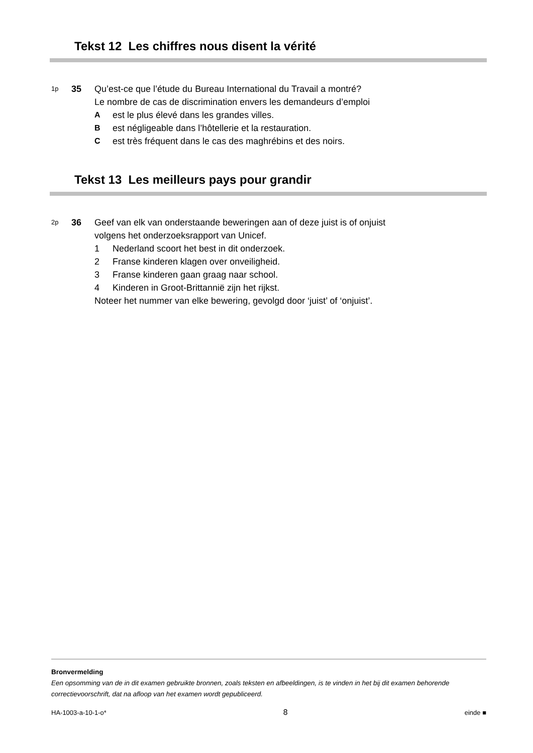Tekst 12 Les chiffres nous disent la vérité
1p
35 Qu’est-ce que l’étude du Bureau International du Travail a montré?
Le nombre de cas de discrimination envers les demandeurs d’emploi
Aest le plus élevé dans les grandes villes.
Best négligeable dans l’hôtellerie et la restauration.
Cest très fréquent dans le cas des maghrébins et des noirs.
Tekst 13 Les meilleurs pays pour grandir
2p
36 Geef van elk van onderstaande beweringen aan of deze juist is of onjuist
volgens het onderzoeksrapport van Unicef.
1 Nederland scoort het best in dit onderzoek.
2 Franse kinderen klagen over onveiligheid.
3 Franse kinderen gaan graag naar school.
4 Kinderen in Groot-Brittannië zijn het rijkst.
Noteer het nummer van elke bewering, gevolgd door ‘juist’ of ‘onjuist’.
Bronvermelding
Een opsomming van de in dit examen gebruikte bronnen, zoals teksten en afbeeldingen, is te vinden in het bij dit examen behorende correctievoorschrift, dat na afloop van het examen wordt gepubliceerd.
HA-1003-a-10-1-o* 8 einde ■